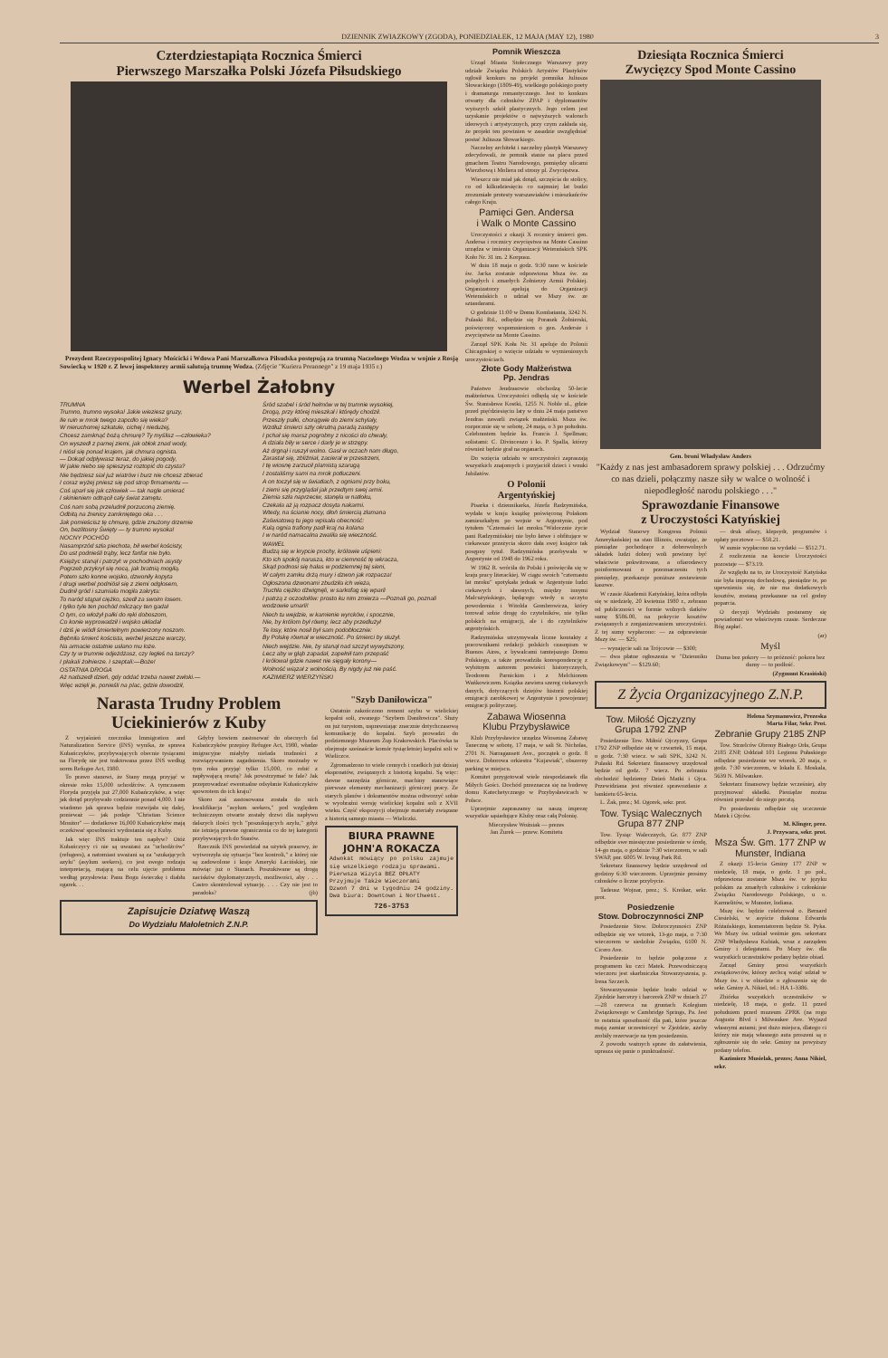DZIENNIK ZWIAZKOWY (ZGODA), PONIEDZIAŁEK, 12 MAJA (MAY 12), 1980 3
Czterdziestapiąta Rocznica Śmierci
Pierwszego Marszałka Polski Józefa Piłsudskiego
Prezydent Rzeczypospolitej Ignacy Mościcki i Wdowa Pani Marszałkowa Piłsudska postępują za trumną Naczelnego Wodza w wojnie z Rosją Sowiecką w 1920 r. Z lewej inspektorzy armii salutują trumnę Wodza. (Zdjęcie "Kuriera Porannego" z 19 maja 1935 r.)
Werbel Żałobny
TRUMNA
Trumno, trumno wysoka! Jakie wieziesz gruzy,
Ile ruin w mrok twego zapcdło się wieka?
W nieruchomej szkatule, cichej i niedużej,
Chcesz zamknąć bożą chmurę? Ty myślisz —człowieka?
On wyszedł z parnej ziemi, jak obłok znad wody,
I niósł się ponad krajem, jak chmura ognista.
— Dokąd odpływasz teraz, do jakiej pogody,
W jakie niebo się spieszysz roztopić do czysta?
Nie będziesz siał już wiatrów i burz nie chcesz zbierać
I coraz wyżej pniesz się pod strop firmamentu —
Coś uparł się jak człowiek — tak nagle umierać
I skinieniem odtrącił cały świat zamętu.
Coś nam sobą przeludnił porzuconą ziemię.
Odbitą na źrenicy zamkniętego oka . . .
Jak pomieścisz tę chmurę, gdzie znużony drzemie
On, bezlitosny Święty — ty trumno wysoka!
NOCNY POCHÓD
Nasamprzód szła piechota, bił werbel kościsty,
Do ust podnieśli trąby, lecz fanfar nie było.
Księżyc stanął i patrzył: w pochodniach asysty
Pogrzeb przykrył się nocą, jak bratnią mogiłą.
Potem szło konne wojsko, dzwoniły kopyta
I drugi werbel podniósł się z ziemi odgłosem,
Dudnił gród i szumiała mogiła zakryta:
To naród stąpał ciężko, szedł za swoim losem.
I tylko tyle ten pochód milczący ten gadał
O tym, co włożył pałki do ręki doboszom,
Co konie wyprowadził i wojsko układał
I dziś je wiódł śmiertelnym powierzony noszom.
Bębniła śmierć koścista, werbel jeszcze warczy,
Na armacie ostatnie usłano mu łoże.
Czy ty w trumnie odjeżdżasz, czy ległeś na tarczy?
I płakali żołnierze. I szeptali:—Boże!
OSTATNIA DROGA
Aż nadszedł dzień, gdy oddać trzeba nawet zwłoki.—
Więc wzięli je, ponieśli na plac, gdzie dowodził,
Śród szabel i śród hełmów w tej trumnie wysokiej,
Drogą, przy której mieszkał i którędy chodził.
Przeszły pułki, chorągwie do ziemi schylały,
Wzdłuż śmierci szły okrutną paradą zastępy
I pchał się marsz pogrobny z nicości do chwały,
A działa biły w serce i darły je w strzępy.
Aż drgnął i ruszył wolno. Gasł w oczach nam długo,
Zarastał się, zbliźniał, zacierał w przestrzeni,
I tę wiosnę zarzucił plamistą szarugą
I zostaliśmy sami na mrok potłuczeni.
A on toczył się w światłach, z ogniami przy boku,
I ziemi się przyglądał jak przedtym swej armii.
Ziemia szła naprzeciw, stanęła w natłoku,
Czekała aż ją rozpacz dosyta nakarmi.
Wtedy, na ścianie nocy, dłoń śmiercią złamana
Zaświatową tu jego wpisała obecność:
Kulą ognia trafiony padł kraj na kolana
I w naród namacalna zwaliła się wieczność.
WAWEL
Budzą się w krypcie prochy, królowie uśpieni:
Kto ich spokój narusza, kto w ciemność tę wkracza,
Skąd podnosi się hałas w podziemnej tej sieni,
W całym zamku drżą mury i dzwon jak rozpacza!
Ogłoszona dzwonami zbudziła ich wieża,
Truchła ciężko dźwignęli, w sarkofag się wparli
I patrzą z oczodołów: prosto ku nim zmierza —Poznali go, poznali wodzowie umarli!
Niech tu wejdzie, w kamienie wyrcków, i spocznie,
Nie, by królom był równy, lecz aby przedłużył
Te losy, które nosił był sam podobłocznie:
By Polskę równał w wieczność. Po śmierci by służył.
Niech wejdzie. Nie, by stanął nad szczyt wywyższony,
Lecz aby w głąb zapadał, zapełnił tam przepaść
I królował gdzie nawet nie sięgały korony—
Wolność wiązał z wolnością. By nigdy już nie paść.
KAZIMIERZ WIERZYŃSKI
Narasta Trudny Problem
Uciekinierów z Kuby
Z wyjaśnień rzecznika Immigration and Naturalization Service (INS) wynika, że sprawa Kubańczyków, przybywających obecnie tysiącami na Florydę nie jest traktowana przez INS według norm Refugee Act, 1980.
To prawo stanowi, że Stany mogą przyjąć w okresie roku 15,000 uchodźców. A tymczasem Floryda przyjęła już 27,000 Kubańczyków, a więc jak dotąd przybywało codziennie ponad 4,000. I nie wiadomo jak sprawa będzie rozwijała się dalej, ponieważ — jak podaje "Christian Science Monitor" — dodatkowe 16,000 Kubańczyków mają oczekiwać sposobności wydostania się z Kuby.
Jak więc INS traktuje ten napływ? Otóż Kubańczycy ci nie są uważani za "uchodźców" (refugees), a natomiast uważani są za "szukających azylu" (asylum seekers), co jest swego rodzaju interpretacją, mającą na celu ujęcie problemu według przysłowia: Panu Bogu świeczkę i diabłu ogarek. . .
Gdyby bowiem zastosować do obecnych fal Kubańczyków przepisy Refugee Act, 1980, władze imigracyjne miałyby nielada trudności z rozwiązywaniem zagadnienia. Skoro możnaby w tym roku przyjąć tylko 15,000, co robić z napływającą resztą? Jak powstrzymać te fale? Jak przeprowadzać ewentualne odsyłanie Kubańczyków spowrotem do ich kraju?
Skoro zaś zastosowana została do nich kwalifikacja "asylum seekers," pod względem technicznym otwarte zostały drzwi dla napływu dalszych ilości tych "poszukujących azylu," gdyż nie istnieją prawne ograniczenia co do tej kategorii przybywających do Stanów.
Rzecznik INS powiedział na użytek prasowy, że wytworzyła się sytuacja "bez kontroli," z której nie są zadowolone i kraje Ameryki Łacińskiej, nie mówiąc już o Stanach. Poszukiwane są drogą nacisków dyplomatycznych, możliwości, aby . . . Castro skontrolował sytuację. . . . Czy nie jest to paradoks? (jb)
Zapisujcie Dziatwę Waszą
Do Wydziału Małoletnich Z.N.P.
"Szyb Daniłowicza"
Ostatnio zakończono remont szybu w wielickiej kopalni soli, zwanego "Szybem Daniłowicza". Służy on już turystom, usprawniając znacznie dotychczasową komunikację do kopalni. Szyb prowadzi do podziemnego Muzeum Żup Krakowskich. Placówka ta obejmuje sześnaście komór tysiącletniej kopalni soli w Wieliczce.
Zgromadzono to wiele cennych i rzadkich już dzisiaj eksponatów, związanych z historią kopalni. Są więc: dawne narzędzia górnicze, machiny stanowiące pierwsze elementy mechanizacji górniczej pracy. Ze starych planów i dokumentów można odtworzyć sobie w wyobraźni wersję wielickiej kopalni soli z XVII wieku. Część ekspozycji obejmuje materiały związane z historią samego miasta — Wieliczki.
BIURA PRAWNE
JOHN'A ROKACZA
Adwokat mówiący po polsku zajmuje się wszelkiego rodzaju sprawami.
Pierwsza Wizyta BEZ OPŁATY
Przyjmuje Także Wieczorami
Dzwoń 7 dni w tygodniu 24 godziny. Dwa biura: Downtown i Northwest.
726-3753
Pomnik Wieszcza
Urząd Miasta Stołecznego Warszawy przy udziale Związku Polskich Artystów Plastyków ogłosił konkurs na projekt pomnika Juliusza Słowackiego (1809-49), wielkiego polskiego poety i dramaturga romantycznego. Jest to konkurs otwarty dla członków ZPAP i dyplomantów wyższych szkół plastycznych. Jego celem jest uzyskanie projektów o najwyższych walorach ideowych i artystycznych, przy czym zakłada się, że projekt ten powinien w zasadzie uwzględniać postać Juliusza Słowackiego.
Naczelny architekt i naczelny plastyk Warszawy zdecydowali, że pomnik stanie na placu przed gmachem Teatru Narodowego, pomiędzy ulicami Wierzbową i Moliera od strony pl. Zwycięstwa.
Wieszcz nie miał jak dotąd, szczęścia do stolicy, co od kilkudziesięciu co najmniej lat budzi zrozumiałe protesty warszawiaków i mieszkańców całego Kraju.
Pamięci Gen. Andersa
i Walk o Monte Cassino
Uroczystości z okazji X rocznicy śmierci gen. Andersa i rocznicy zwycięstwa na Monte Cassino urządza w imieniu Organizacji Weterańskich SPK Koło Nr. 31 im. 2 Korpusu.
W dniu 18 maja o godz. 9:30 rano w kościele św. Jacka zostanie odprawiona Msza św. za poległych i zmarłych Żołnierzy Armii Polskiej. Organizatorzy apelują do Organizacji Weterańskich o udział we Mszy św. ze sztandarami.
O godzinie 11:00 w Domu Kombatanta, 3242 N. Pulaski Rd., odbędzie się Poranek Żołnierski, poświęcony wspomnieniom o gen. Andersie i zwycięstwie na Monte Cassino.
Zarząd SPK Koła Nr. 31 apeluje do Polonii Chicagoskiej o wzięcie udziału w wymienionych uroczystościach.
Złote Gody Małżeństwa
Pp. Jendras
Państwo Jendrasowie obchodzą 50-lecie małżeństwa. Uroczystości odbędą się w kościele Św. Stanisława Kostki, 1255 N. Noble ul., gdzie przed pięćdziesięciu laty w dniu 24 maja państwo Jendras zawarli związek małżeński. Msza św. rozpocznie się w sobotę, 24 maja, o 3 po południu. Celebrantem będzie ks. Francis J. Spellman; solistami: C. Divincenzo i ks. P. Spalla, którzy również będzie grał na organach.
Do wzięcia udziału w uroczystości zapraszają wszystkich znajomych i przyjaciół dzieci i wnuki Jubilatów.
O Polonii
Argentyńskiej
Pisarka i dziennikarka, Józefa Radzymińska, wydała w kraju książkę poświęconą Polakom zamieszkałym po wojnie w Argentynie, pod tytułem "Czternaści lat mroku."Widocznie życie pani Radzymińskiej nie było łatwe i obfitujące w ciekawsze przeżycia skoro dała swej książce tak posępny tytuł. Radzymińska przebywała w Argentynie od 1948 do 1962 roku.
W 1962 R. wróciła do Polski i poświęciła się w kraju pracy literackiej. W ciągu swoich "czternastu lat mroku" spotykała jednak w Argentynie ludzi ciekawych i sławnych, między innymi Malcużyńskiego, będącego wtedy u szczytu powodzenia i Witolda Gombrowicza, który torował sobie drogę do czytelników, nie tylko polskich na emigracji, ale i do czytelników argentyńskich.
Radzymińska utrzymywała liczne kontakty z pracownikami redakcji polskich czasopism w Buenos Aires, z bywalcami tamtejszego Domu Polskiego, a także prowadziła korespondencję z wybitnym autorem powieści historycznych, Teodorem Parnickim i z Melchiorem Wańkowiczem. Książka zawiera szereg ciekawych danych, dotyczących dziejów historii polskiej emigracji zarobkowej w Argentynie i powojennej emigracji politycznej.
Zabawa Wiosenna
Klubu Przybysławice
Klub Przybysławice urządza Wiosenną Zabawę Taneczną w sobotę, 17 maja, w sali St. Nicholas, 2701 N. Narragansett Ave., początek o godz. 8 wiecz. Doborowa orkiestra "Kujawiak", obszerny parking w miejscu.
Komitet przygotował wiele niespodzianek dla Miłych Gości. Dochód przeznacza się na budowę domu Katechetycznego w Przybysławicach w Polsce.
Uprzejmie zapraszamy na naszą imprezę wszystkie sąsiadujące Kluby oraz całą Polonię.
Mieczysław Woźniak — prezes
Jan Żurek — przew. Komitetu
Dziesiąta Rocznica Śmierci
Zwycięzcy Spod Monte Cassino
Gen. broni Władysław Anders
"Każdy z nas jest ambasadorem sprawy polskiej . . . Odrzućmy co nas dzieli, połączmy nasze siły w walce o wolność i niepodległość narodu polskiego . . ."
Sprawozdanie Finansowe
z Uroczystości Katyńskiej
Wydział Stanowy Kongresu Polonii Amerykańskiej na stan Illinois, uważając, że pieniądze pochodzące z dobrowolnych składek ludzi dobrej woli powinny być właściwie pokwitowane, a ofiarodawcy poinformowani o przeznaczeniu tych pieniędzy, przekazuje poniższe zestawienie kasowe.
W czasie Akademii Katyńskiej, która odbyła się w niedzielę, 20 kwietnia 1980 r., zebrano od publiczności w formie wolnych datków sumę $586.00, na pokrycie kosztów związanych z zorganizowaniem uroczystości. Z tej sumy wypłacono: — za odprawienie Mszy św. — $25;
— wynajęcie sali na Trójcowie — $300;
— dwa płatne ogłoszenia w "Dzienniku Związkowym" — $129.60;
— druk afiszy, klepsydr, programów i opłaty pocztowe — $58.21.
W sumie wypłacono na wydatki — $512.71.
Z rozliczenia na koncie Uroczystości pozostaje — $73.19.
Ze względu na to, że Uroczystość Katyńska nie była imprezą dochodową, pieniądze te, po upewnieniu się, że nie ma dodatkowych kosztów, zostaną przekazane na cel godny poparcia.
O decyzji Wydziału postaramy się powiadomić we właściwym czasie. Serdeczne Bóg zapłać.
(ar)
Myśl
Duma bez pokory — to próżność: pokora bez dumy — to podłość.
(Zygmunt Krasiński)
Z Życia Organizacyjnego Z.N.P.
Tow. Miłość Ojczyzny Grupa 1792 ZNP
Posiedzenie Tow. Miłość Ojczyzny, Grupa 1792 ZNP odbędzie się w czwartek, 15 maja, o godz. 7:30 wiecz. w sali SPK, 3242 N. Pulaski Rd. Sekretarz finansowy urzędował będzie od godz. 7 wiecz. Po zebraniu obchodzić będziemy Dzień Matki i Ojca. Przewidziana jest również sprawozdanie z bankietu 65-lecia.
L. Żak, prez.; M. Ogorek, sekr. prot.
Tow. Tysiąc Walecznych Grupa 877 ZNP
Tow. Tysiąc Walecznych, Gr. 877 ZNP odbędzie swe miesięczne posiedzenie w środę, 14-go maja, o godzinie 7:30 wieczorem, w sali SWAP, pnr. 6005 W. Irving Park Rd.
Sekretarz finansowy będzie urzędował od godziny 6:30 wieczorem. Uprzejmie prosimy członków o liczne przybycie.
Tadeusz Wojnar, prez.; S. Kreikar, sekr. prot.
Posiedzenie
Stow. Dobroczynności ZNP
Posiedzenie Stow. Dobroczynności ZNP odbędzie się we wtorek, 13-go maja, o 7:30 wieczorem w siedzibie Związku, 6100 N. Cicero Ave.
Posiedzenie to będzie połączone z programem ku czci Matek. Przewodniczącą wieczoru jest skarbniczka Stowarzyszenia, p. Irena Szczech.
Stowarzyszenie będzie brało udział w Zjeździe harcerzy i harcerek ZNP w dniach 27—28 czerwca na gruntach Kolegium Związkowego w Cambridge Springs, Pa. Jest to ostatnia sposobność dla pań, które jeszcze mają zamiar uczestniczyć w Zjeździe, ażeby zrobiły rezerwacje na tym posiedzeniu.
Z powodu ważnych spraw do załatwienia, uprasza się panie o punktualność.
Helena Szymanowicz, Prezeska
Marta Filar, Sekr. Prot.
Zebranie Grupy 2185 ZNP
Tow. Strzelców Obrony Białego Orła, Grupa 2185 ZNP, Oddział 101 Legionu Pułaskiego odbędzie posiedzenie we wtorek, 20 maja, o godz. 7:30 wieczorem, w lokalu E. Moskala, 5639 N. Milwaukee.
Sekretarz finansowy będzie wcześniej, aby przyjmować składki. Pieniądze można również przesłać do niego pocztą.
Po posiedzeniu odbędzie się uczczenie Matek i Ojców.
M. Klinger, prez.
J. Przywara, sekr. prot.
Msza Św. Gm. 177 ZNP w Munster, Indiana
Z okazji 15-lecia Gminy 177 ZNP w niedzielę, 18 maja, o godz. 1 po poł., odprawiona zostanie Msza św. w języku polskim za zmarłych członków i członkinie Związku Narodowego Polskiego, u o. Karmelitów, w Munster, Indiana.
Mszę św. będzie celebrował o. Bernard Ciesielski, w asyście diakona Edwarda Różańskiego, komentatorem będzie St. Pyka. We Mszy św. udział weźmie gen. sekretarz ZNP Władysława Kubiak, wraz z zarządem Gminy i delegatami. Po Mszy św. dla wszystkich uczestników podany będzie obiad.
Zarząd Gminy prosi wszystkich związkowców, którzy zechcą wziąć udział w Mszy św. i w obiedzie o zgłoszenie się do sekr. Gminy A. Nikiel, tel.: HA 1-3386.
Zbiórka wszystkich uczestników w niedzielę, 18 maja, o godz. 11 przed południem przed muzeum ZPRK (na rogu Augusta Blvd i Milwaukee Ave. Wyjazd własnymi autami; jest dużo miejsca, dlatego ci którzy nie mają własnego auta proszeni są o zgłoszenie się do sekr. Gminy na powyższy podany telefon.
Kazimierz Musielak, prezes; Anna Nikiel, sekr.